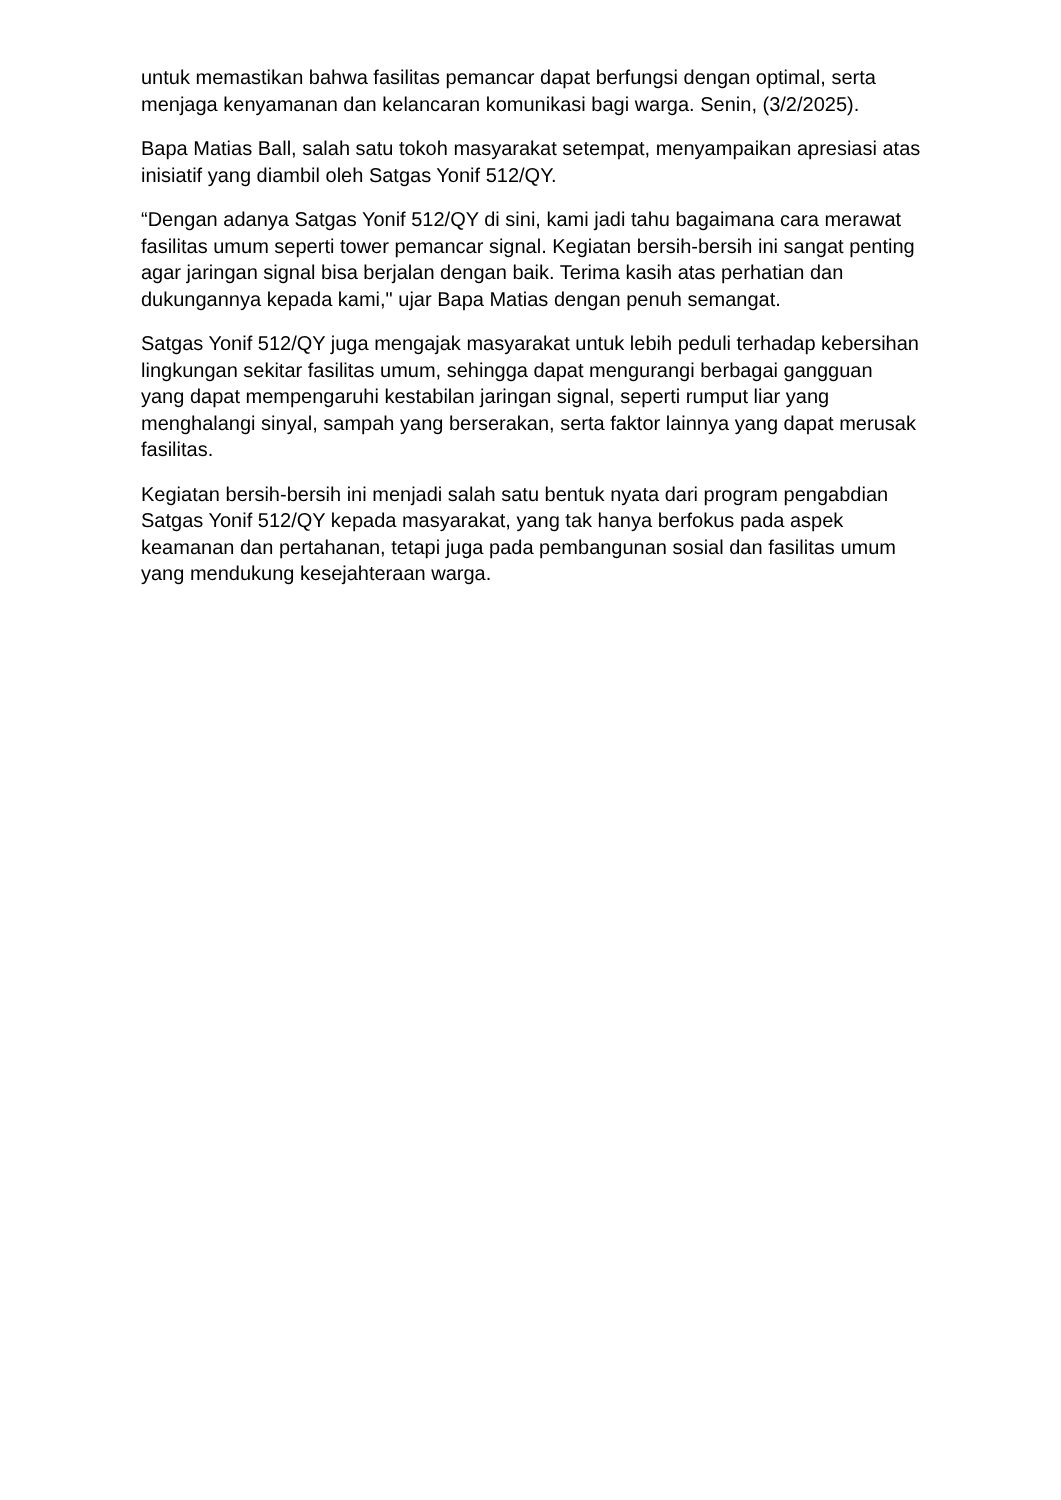untuk memastikan bahwa fasilitas pemancar dapat berfungsi dengan optimal, serta menjaga kenyamanan dan kelancaran komunikasi bagi warga. Senin, (3/2/2025).
Bapa Matias Ball, salah satu tokoh masyarakat setempat, menyampaikan apresiasi atas inisiatif yang diambil oleh Satgas Yonif 512/QY.
“Dengan adanya Satgas Yonif 512/QY di sini, kami jadi tahu bagaimana cara merawat fasilitas umum seperti tower pemancar signal. Kegiatan bersih-bersih ini sangat penting agar jaringan signal bisa berjalan dengan baik. Terima kasih atas perhatian dan dukungannya kepada kami," ujar Bapa Matias dengan penuh semangat.
Satgas Yonif 512/QY juga mengajak masyarakat untuk lebih peduli terhadap kebersihan lingkungan sekitar fasilitas umum, sehingga dapat mengurangi berbagai gangguan yang dapat mempengaruhi kestabilan jaringan signal, seperti rumput liar yang menghalangi sinyal, sampah yang berserakan, serta faktor lainnya yang dapat merusak fasilitas.
Kegiatan bersih-bersih ini menjadi salah satu bentuk nyata dari program pengabdian Satgas Yonif 512/QY kepada masyarakat, yang tak hanya berfokus pada aspek keamanan dan pertahanan, tetapi juga pada pembangunan sosial dan fasilitas umum yang mendukung kesejahteraan warga.